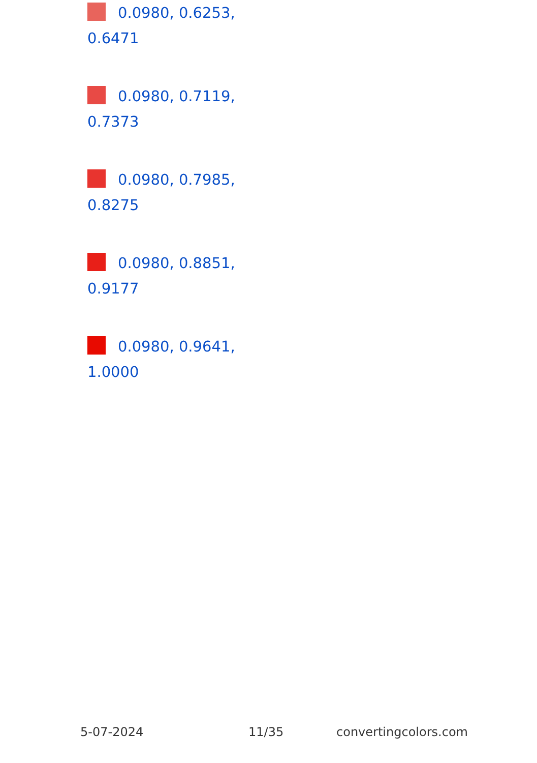0.0980, 0.6253, 0.6471
0.0980, 0.7119, 0.7373
0.0980, 0.7985, 0.8275
0.0980, 0.8851, 0.9177
0.0980, 0.9641, 1.0000
5-07-2024 11/35 convertingcolors.com